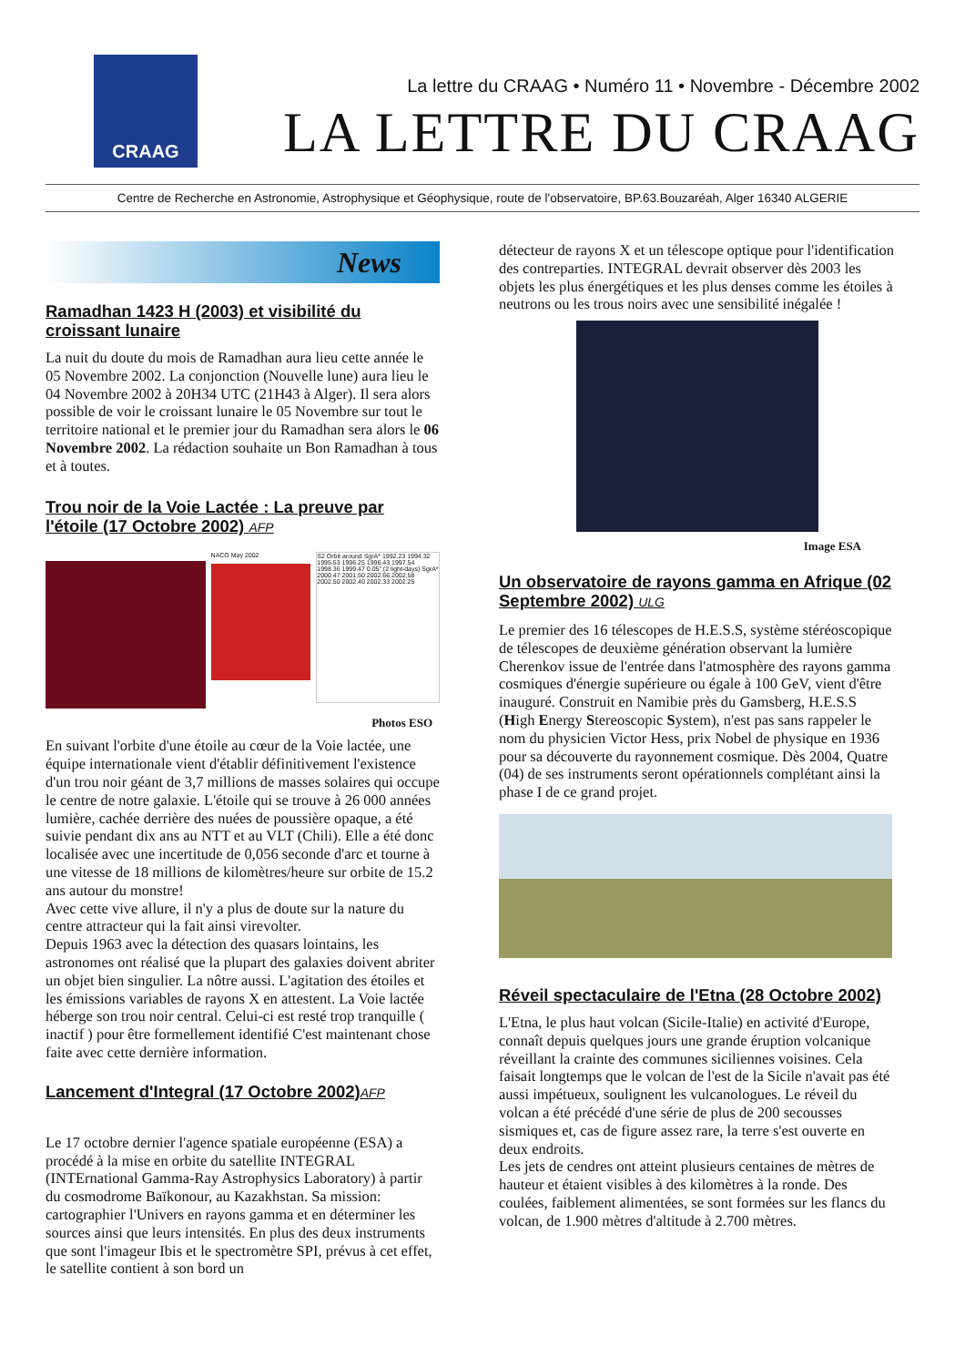CRAAG
La lettre du CRAAG • Numéro 11 • Novembre - Décembre 2002
LA LETTRE DU CRAAG
Centre de Recherche en Astronomie, Astrophysique et Géophysique, route de l'observatoire, BP.63.Bouzaréah, Alger 16340 ALGERIE
News
Ramadhan 1423 H (2003) et visibilité du croissant lunaire
La nuit du doute du mois de Ramadhan aura lieu cette année le 05 Novembre 2002. La conjonction (Nouvelle lune) aura lieu le 04 Novembre 2002 à 20H34 UTC (21H43 à Alger). Il sera alors possible de voir le croissant lunaire le 05 Novembre sur tout le territoire national et le premier jour du Ramadhan sera alors le 06 Novembre 2002. La rédaction souhaite un Bon Ramadhan à tous et à toutes.
Trou noir de la Voie Lactée : La preuve par l'étoile (17 Octobre 2002) AFP
NACO May 2002
S2 Orbit around SgrA* 1992.23 1994.32 1995.53 1996.25 1996.43 1997.54 1998.36 1999.47 0.05" (2 light-days) SgrA* 2000.47 2001.50 2002.66 2002.58 2002.50 2002.40 2002.33 2002.25
Photos ESO
En suivant l'orbite d'une étoile au cœur de la Voie lactée, une équipe internationale vient d'établir définitivement l'existence d'un trou noir géant de 3,7 millions de masses solaires qui occupe le centre de notre galaxie. L'étoile qui se trouve à 26 000 années lumière, cachée derrière des nuées de poussière opaque, a été suivie pendant dix ans au NTT et au VLT (Chili). Elle a été donc localisée avec une incertitude de 0,056 seconde d'arc et tourne à une vitesse de 18 millions de kilomètres/heure sur orbite de 15.2 ans autour du monstre!
Avec cette vive allure, il n'y a plus de doute sur la nature du centre attracteur qui la fait ainsi virevolter.
Depuis 1963 avec la détection des quasars lointains, les astronomes ont réalisé que la plupart des galaxies doivent abriter un objet bien singulier. La nôtre aussi. L'agitation des étoiles et les émissions variables de rayons X en attestent. La Voie lactée héberge son trou noir central. Celui-ci est resté trop tranquille ( inactif ) pour être formellement identifié C'est maintenant chose faite avec cette dernière information.
Lancement d'Integral (17 Octobre 2002)AFP
Le 17 octobre dernier l'agence spatiale européenne (ESA) a procédé à la mise en orbite du satellite INTEGRAL (INTErnational Gamma-Ray Astrophysics Laboratory) à partir du cosmodrome Baïkonour, au Kazakhstan. Sa mission: cartographier l'Univers en rayons gamma et en déterminer les sources ainsi que leurs intensités. En plus des deux instruments que sont l'imageur Ibis et le spectromètre SPI, prévus à cet effet, le satellite contient à son bord un
détecteur de rayons X et un télescope optique pour l'identification des contreparties. INTEGRAL devrait observer dès 2003 les objets les plus énergétiques et les plus denses comme les étoiles à neutrons ou les trous noirs avec une sensibilité inégalée !
Image ESA
Un observatoire de rayons gamma en Afrique (02 Septembre 2002) ULG
Le premier des 16 télescopes de H.E.S.S, système stéréoscopique de télescopes de deuxième génération observant la lumière Cherenkov issue de l'entrée dans l'atmosphère des rayons gamma cosmiques d'énergie supérieure ou égale à 100 GeV, vient d'être inauguré. Construit en Namibie près du Gamsberg, H.E.S.S (High Energy Stereoscopic System), n'est pas sans rappeler le nom du physicien Victor Hess, prix Nobel de physique en 1936 pour sa découverte du rayonnement cosmique. Dès 2004, Quatre (04) de ses instruments seront opérationnels complétant ainsi la phase I de ce grand projet.
Réveil spectaculaire de l'Etna (28 Octobre 2002)
L'Etna, le plus haut volcan (Sicile-Italie) en activité d'Europe, connaît depuis quelques jours une grande éruption volcanique réveillant la crainte des communes siciliennes voisines. Cela faisait longtemps que le volcan de l'est de la Sicile n'avait pas été aussi impétueux, soulignent les vulcanologues. Le réveil du volcan a été précédé d'une série de plus de 200 secousses sismiques et, cas de figure assez rare, la terre s'est ouverte en deux endroits.
Les jets de cendres ont atteint plusieurs centaines de mètres de hauteur et étaient visibles à des kilomètres à la ronde. Des coulées, faiblement alimentées, se sont formées sur les flancs du volcan, de 1.900 mètres d'altitude à 2.700 mètres.